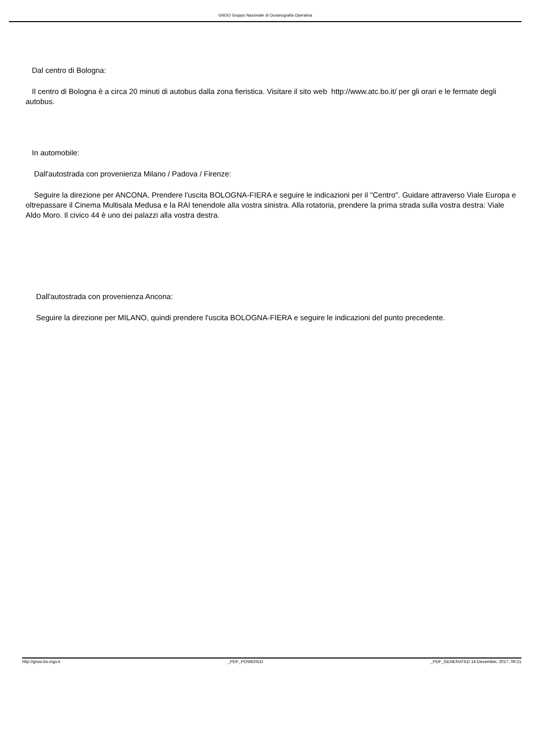GNOO Gruppo Nazionale di Oceanografia Operativa
Dal centro di Bologna:
Il centro di Bologna è a circa 20 minuti di autobus dalla zona fieristica. Visitare il sito web http://www.atc.bo.it/ per gli orari e le fermate degli autobus.
In automobile:
Dall'autostrada con provenienza Milano / Padova / Firenze:
Seguire la direzione per ANCONA. Prendere l'uscita BOLOGNA-FIERA e seguire le indicazioni per il "Centro". Guidare attraverso Viale Europa e oltrepassare il Cinema Multisala Medusa e la RAI tenendole alla vostra sinistra. Alla rotatoria, prendere la prima strada sulla vostra destra: Viale Aldo Moro. Il civico 44 è uno dei palazzi alla vostra destra.
Dall'autostrada con provenienza Ancona:
Seguire la direzione per MILANO, quindi prendere l'uscita BOLOGNA-FIERA e seguire le indicazioni del punto precedente.
http://gnoo.bo.ingv.it _PDF_POWERED _PDF_GENERATED 14 December, 2017, 09:21